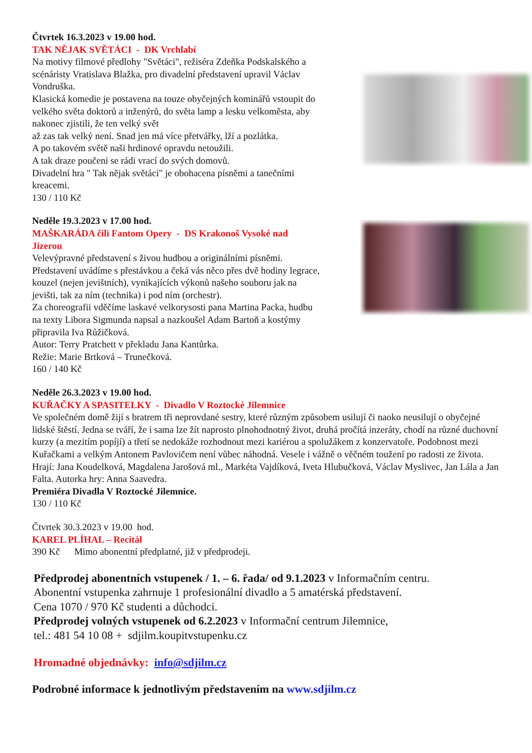Čtvrtek 16.3.2023 v 19.00 hod.
TAK NĚJAK SVĚTÁCI - DK Vrchlabí
Na motivy filmové předlohy "Světáci", režiséra Zdeňka Podskalského a scénáristy Vratislava Blažka, pro divadelní představení upravil Václav Vondruška.
Klasická komedie je postavena na touze obyčejných kominářů vstoupit do velkého světa doktorů a inženýrů, do světa lamp a lesku velkoměsta, aby nakonec zjistili, že ten velký svět
až zas tak velký není. Snad jen má více přetvářky, lží a pozlátka.
A po takovém světě naši hrdinové opravdu netoužili.
A tak draze poučeni se rádi vrací do svých domovů.
Divadelní hra " Tak nějak světáci" je obohacena písněmi a tanečními kreacemi.
130 / 110 Kč
Neděle 19.3.2023 v 17.00 hod.
MAŠKARÁDA čili Fantom Opery - DS Krakonoš Vysoké nad Jizerou
Velevýpravné představení s živou hudbou a originálními písněmi. Představení uvádíme s přestávkou a čeká vás něco přes dvě hodiny legrace, kouzel (nejen jevištních), vynikajících výkonů našeho souboru jak na jevišti, tak za ním (technika) i pod ním (orchestr).
Za choreografii vděčíme laskavé velkorysosti pana Martina Packa, hudbu na texty Libora Sigmunda napsal a nazkoušel Adam Bartoň a kostýmy připravila Iva Růžičková.
Autor: Terry Pratchett v překladu Jana Kantůrka.
Režie: Marie Brtková – Trunečková.
160 / 140 Kč
Neděle 26.3.2023 v 19.00 hod.
KUŘAČKY A SPASITELKY - Divadlo V Roztocké Jilemnice
Ve společném domě žijí s bratrem tři neprovdané sestry, které různým způsobem usilují či naoko neusilují o obyčejné lidské štěstí. Jedna se tváří, že i sama lze žít naprosto plnohodnotný život, druhá pročítá inzeráty, chodí na různé duchovní kurzy (a mezitím popíjí) a třetí se nedokáže rozhodnout mezi kariérou a spolužákem z konzervatoře. Podobnost mezi Kuřačkami a velkým Antonem Pavlovičem není vůbec náhodná. Vesele i vážně o věčném toužení po radosti ze života.
Hrají: Jana Koudelková, Magdalena Jarošová ml., Markéta Vajdíková, Iveta Hlubučková, Václav Myslivec, Jan Lála a Jan Falta. Autorka hry: Anna Saavedra.
Premiéra Divadla V Roztocké Jilemnice.
130 / 110 Kč
Čtvrtek 30.3.2023 v 19.00 hod.
KAREL PLÍHAL – Recitál
390 Kč Mimo abonentní předplatné, již v předprodeji.
Předprodej abonentních vstupenek / 1. – 6. řada/ od 9.1.2023 v Informačním centru.
Abonentní vstupenka zahrnuje 1 profesionální divadlo a 5 amatérská představení.
Cena 1070 / 970 Kč studenti a důchodci.
Předprodej volných vstupenek od 6.2.2023 v Informační centrum Jilemnice,
tel.: 481 54 10 08 + sdjilm.koupitvstupenku.cz
Hromadné objednávky: info@sdjilm.cz
Podrobné informace k jednotlivým představením na www.sdjilm.cz